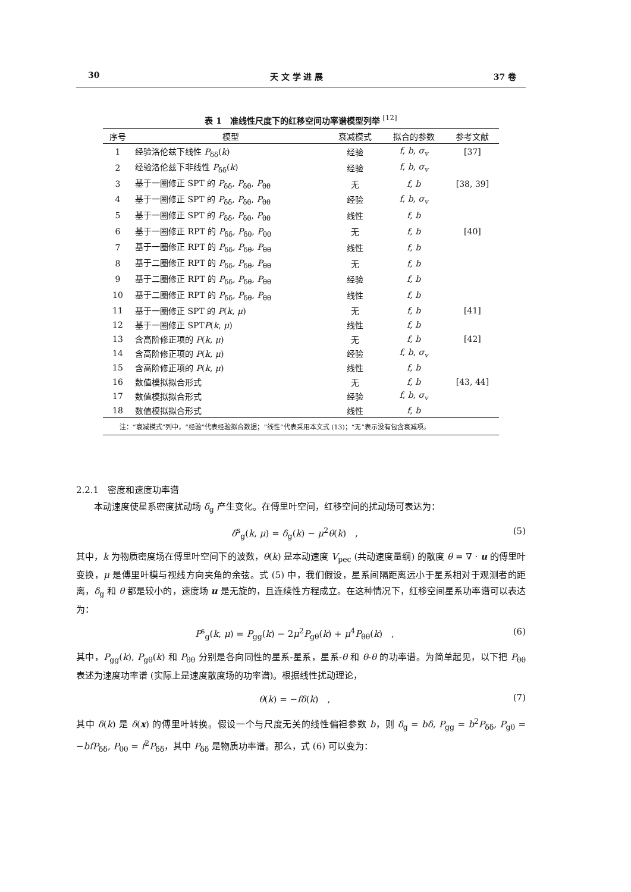30 天 文 学 进 展 37 卷
表 1　准线性尺度下的红移空间功率谱模型列举 <sup>[12]</sup>
| 序号 | 模型 | 衰减模式 | 拟合的参数 | 参考文献 |
| --- | --- | --- | --- | --- |
| 1 | 经验洛伦兹下线性 P<sub>δδ</sub>( k ) | 经验 | f , b , σ<sub>v</sub> | [37] |
| 2 | 经验洛伦兹下非线性 P<sub>δδ</sub>( k ) | 经验 | f , b , σ<sub>v</sub> | |
| 3 | 基于一圈修正 SPT 的 P<sub>δδ</sub>, P<sub>δθ</sub>, P<sub>θθ</sub> | 无 | f , b | [38, 39] |
| 4 | 基于一圈修正 SPT 的 P<sub>δδ</sub>, P<sub>δθ</sub>, P<sub>θθ</sub> | 经验 | f , b , σ<sub>v</sub> | |
| 5 | 基于一圈修正 SPT 的 P<sub>δδ</sub>, P<sub>δθ</sub>, P<sub>θθ</sub> | 线性 | f , b | |
| 6 | 基于一圈修正 RPT 的 P<sub>δδ</sub>, P<sub>δθ</sub>, P<sub>θθ</sub> | 无 | f , b | [40] |
| 7 | 基于一圈修正 RPT 的 P<sub>δδ</sub>, P<sub>δθ</sub>, P<sub>θθ</sub> | 线性 | f , b | |
| 8 | 基于二圈修正 RPT 的 P<sub>δδ</sub>, P<sub>δθ</sub>, P<sub>θθ</sub> | 无 | f , b | |
| 9 | 基于二圈修正 RPT 的 P<sub>δδ</sub>, P<sub>δθ</sub>, P<sub>θθ</sub> | 经验 | f , b | |
| 10 | 基于二圈修正 RPT 的 P<sub>δδ</sub>, P<sub>δθ</sub>, P<sub>θθ</sub> | 线性 | f , b | |
| 11 | 基于一圈修正 SPT 的 P ( k , μ ) | 无 | f , b | [41] |
| 12 | 基于一圈修正 SPT P ( k , μ ) | 线性 | f , b | |
| 13 | 含高阶修正项的 P ( k , μ ) | 无 | f , b | [42] |
| 14 | 含高阶修正项的 P ( k , μ ) | 经验 | f , b , σ<sub>v</sub> | |
| 15 | 含高阶修正项的 P ( k , μ ) | 线性 | f , b | |
| 16 | 数值模拟拟合形式 | 无 | f , b | [43, 44] |
| 17 | 数值模拟拟合形式 | 经验 | f , b , σ<sub>v</sub> | |
| 18 | 数值模拟拟合形式 | 线性 | f , b | |
| 注：“衰减模式”列中，“经验”代表经验拟合数据；“线性”代表采用本文式 (13)；“无”表示没有包含衰减项。 | | | | |
2.2.1　密度和速度功率谱
本动速度使星系密度扰动场 δ<sub>g</sub> 产生变化。在傅里叶空间，红移空间的扰动场可表达为：
δ<sup>s</sup><sub>g</sub>(k, μ) = δ<sub>g</sub>(k) − μ<sup>2</sup>θ(k)　, (5)
其中，k 为物质密度场在傅里叶空间下的波数，θ(k) 是本动速度 V<sub>pec</sub> (共动速度量纲) 的散度 θ = ∇ · u 的傅里叶变换，μ 是傅里叶模与视线方向夹角的余弦。式 (5) 中，我们假设，星系间隔距离远小于星系相对于观测者的距离，δ<sub>g</sub> 和 θ 都是较小的，速度场 u 是无旋的，且连续性方程成立。在这种情况下，红移空间星系功率谱可以表达为：
P<sup>s</sup><sub>g</sub>(k, μ) = P<sub>gg</sub>(k) − 2μ<sup>2</sup>P<sub>gθ</sub>(k) + μ<sup>4</sup>P<sub>θθ</sub>(k)　, (6)
其中，P<sub>gg</sub>(k), P<sub>gθ</sub>(k) 和 P<sub>θθ</sub> 分别是各向同性的星系-星系，星系-θ 和 θ-θ 的功率谱。为简单起见，以下把 P<sub>θθ</sub> 表述为速度功率谱 (实际上是速度散度场的功率谱)。根据线性扰动理论，
θ(k) = −fδ(k)　, (7)
其中 δ(k) 是 δ(x) 的傅里叶转换。假设一个与尺度无关的线性偏袒参数 b，则 δ<sub>g</sub> = bδ, P<sub>gg</sub> = b<sup>2</sup>P<sub>δδ</sub>, P<sub>gθ</sub> = −bfP<sub>δδ</sub>, P<sub>θθ</sub> = f<sup>2</sup>P<sub>δδ</sub>，其中 P<sub>δδ</sub> 是物质功率谱。那么，式 (6) 可以变为：